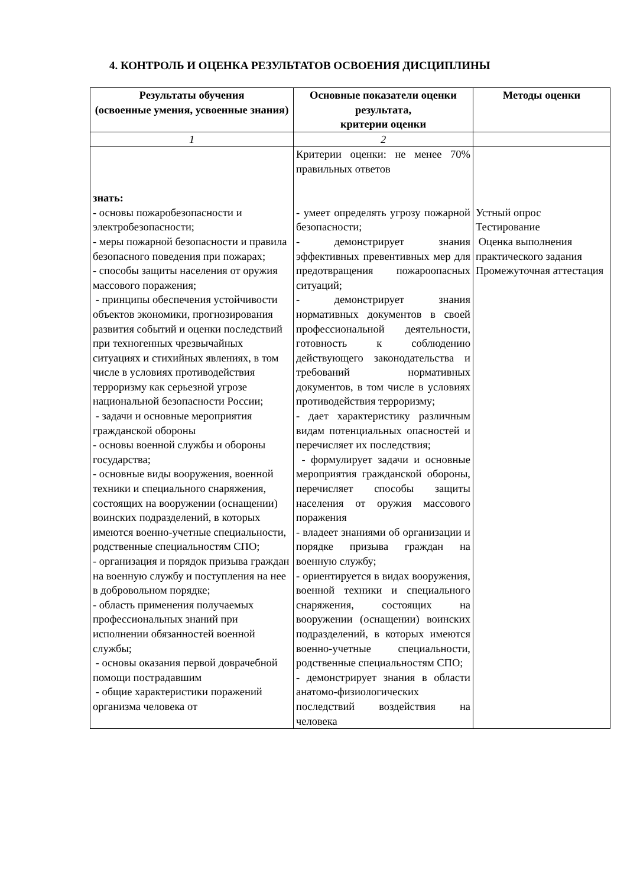4. КОНТРОЛЬ И ОЦЕНКА РЕЗУЛЬТАТОВ ОСВОЕНИЯ ДИСЦИПЛИНЫ
| Результаты обучения (освоенные умения, усвоенные знания) | Основные показатели оценки результата, критерии оценки | Методы оценки |
| --- | --- | --- |
| 1 | 2 | |
| знать: - основы пожаробезопасности и электробезопасности; - меры пожарной безопасности и правила безопасного поведения при пожарах; - способы защиты населения от оружия массового поражения; - принципы обеспечения устойчивости объектов экономики, прогнозирования развития событий и оценки последствий при техногенных чрезвычайных ситуациях и стихийных явлениях, в том числе в условиях противодействия терроризму как серьезной угрозе национальной безопасности России; - задачи и основные мероприятия гражданской обороны - основы военной службы и обороны государства; - основные виды вооружения, военной техники и специального снаряжения, состоящих на вооружении (оснащении) воинских подразделений, в которых имеются военно-учетные специальности, родственные специальностям СПО; - организация и порядок призыва граждан на военную службу и поступления на нее в добровольном порядке; - область применения получаемых профессиональных знаний при исполнении обязанностей военной службы; - основы оказания первой доврачебной помощи пострадавшим - общие характеристики поражений организма человека от | Критерии оценки: не менее 70% правильных ответов - умеет определять угрозу пожарной безопасности; - демонстрирует знания эффективных превентивных мер для предотвращения пожароопасных ситуаций; - демонстрирует знания нормативных документов в своей профессиональной деятельности, готовность к соблюдению действующего законодательства и требований нормативных документов, в том числе в условиях противодействия терроризму; - дает характеристику различным видам потенциальных опасностей и перечисляет их последствия; - формулирует задачи и основные мероприятия гражданской обороны, перечисляет способы защиты населения от оружия массового поражения - владеет знаниями об организации и порядке призыва граждан на военную службу; - ориентируется в видах вооружения, военной техники и специального снаряжения, состоящих на вооружении (оснащении) воинских подразделений, в которых имеются военно-учетные специальности, родственные специальностям СПО; - демонстрирует знания в области анатомо-физиологических последствий воздействия на человека | Устный опрос Тестирование Оценка выполнения практического задания Промежуточная аттестация |